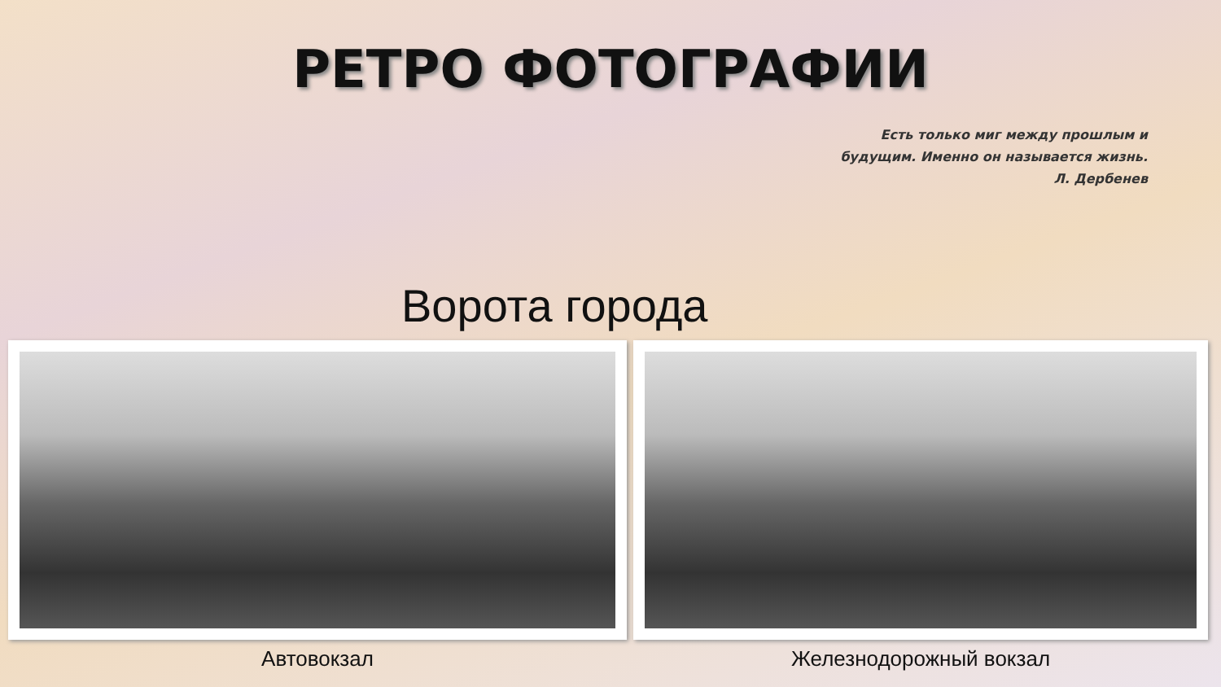РЕТРО ФОТОГРАФИИ
Есть только миг между прошлым и
будущим. Именно он называется жизнь.
Л. Дербенев
Ворота города
Автовокзал Железнодорожный вокзал